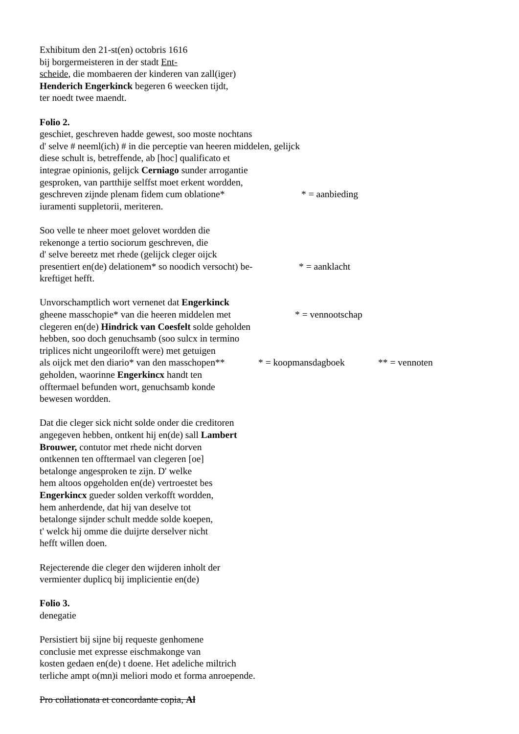Exhibitum den 21-st(en) octobris 1616
bij borgermeisteren in der stadt Ent-
scheide, die mombaeren der kinderen van zall(iger)
Henderich Engerkinck begeren 6 weecken tijdt,
ter noedt twee maendt.
Folio 2.
geschiet, geschreven hadde gewest, soo moste nochtans
d' selve # neeml(ich) # in die perceptie van heeren middelen, gelijck
diese schult is, betreffende, ab [hoc] qualificato et
integrae opinionis, gelijck Cerniago sunder arrogantie
gesproken, van partthije selffst moet erkent wordden,
geschreven zijnde plenam fidem cum oblatione* * = aanbieding
iuramenti suppletorii, meriteren.
Soo velle te nheer moet gelovet wordden die
rekenonge a tertio sociorum geschreven, die
d' selve bereetz met rhede (gelijck cleger oijck
presentiert en(de) delationem* so noodich versocht) be- * = aanklacht
kreftiget hefft.
Unvorschamptlich wort vernenet dat Engerkinck
gheene masschopie* van die heeren middelen met * = vennootschap
clegeren en(de) Hindrick van Coesfelt solde geholden
hebben, soo doch genuchsamb (soo sulcx in termino
triplices nicht ungeorilofft were) met getuigen
als oijck met den diario* van den masschopen** * = koopmansdagboek ** = vennoten
geholden, waorinne Engerkincx handt ten
offtermael befunden wort, genuchsamb konde
bewesen wordden.
Dat die cleger sick nicht solde onder die creditoren
angegeven hebben, ontkent hij en(de) sall Lambert
Brouwer, contutor met rhede nicht dorven
ontkennen ten offtermael van clegeren [oe]
betalonge angesproken te zijn. D' welke
hem altoos opgeholden en(de) vertroestet bes
Engerkincx gueder solden verkofft wordden,
hem anherdende, dat hij van deselve tot
betalonge sijnder schult medde solde koepen,
t' welck hij omme die duijrte derselver nicht
hefft willen doen.
Rejecterende die cleger den wijderen inholt der
vermienter duplicq bij implicientie en(de)
Folio 3.
denegatie
Persistiert bij sijne bij requeste genhomene
conclusie met expresse eischmakonge van
kosten gedaen en(de) t doene. Het adeliche miltrich
terliche ampt o(mn)i meliori modo et forma anroepende.
Pro collationata et concordante copia, Al